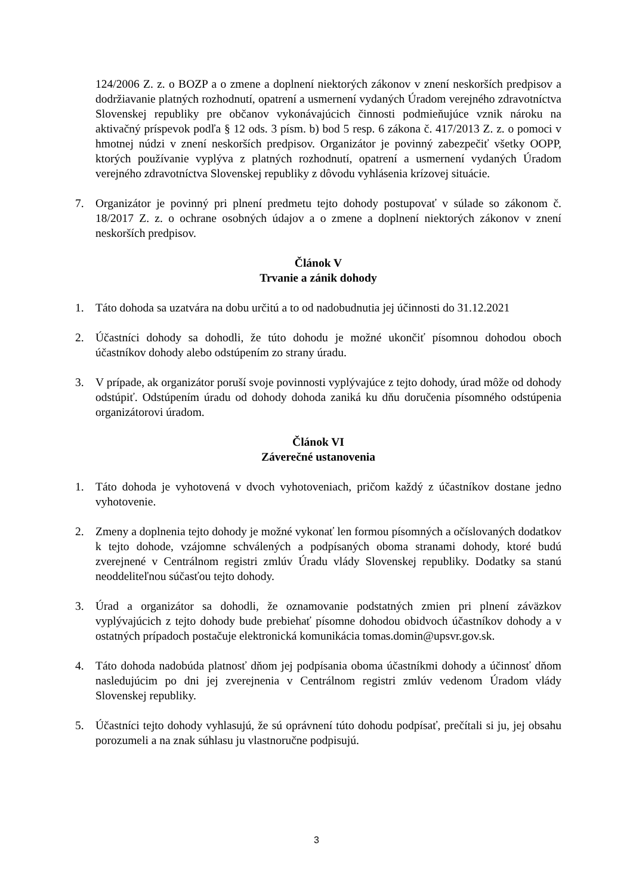124/2006 Z. z. o BOZP a o zmene a doplnení niektorých zákonov v znení neskorších predpisov a dodržiavanie platných rozhodnutí, opatrení a usmernení vydaných Úradom verejného zdravotníctva Slovenskej republiky pre občanov vykonávajúcich činnosti podmieňujúce vznik nároku na aktivačný príspevok podľa § 12 ods. 3 písm. b) bod 5 resp. 6 zákona č. 417/2013 Z. z. o pomoci v hmotnej núdzi v znení neskorších predpisov. Organizátor je povinný zabezpečiť všetky OOPP, ktorých používanie vyplýva z platných rozhodnutí, opatrení a usmernení vydaných Úradom verejného zdravotníctva Slovenskej republiky z dôvodu vyhlásenia krízovej situácie.
7. Organizátor je povinný pri plnení predmetu tejto dohody postupovať v súlade so zákonom č. 18/2017 Z. z. o ochrane osobných údajov a o zmene a doplnení niektorých zákonov v znení neskorších predpisov.
Článok V
Trvanie a zánik dohody
1. Táto dohoda sa uzatvára na dobu určitú a to od nadobudnutia jej účinnosti do 31.12.2021
2. Účastníci dohody sa dohodli, že túto dohodu je možné ukončiť písomnou dohodou oboch účastníkov dohody alebo odstúpením zo strany úradu.
3. V prípade, ak organizátor poruší svoje povinnosti vyplývajúce z tejto dohody, úrad môže od dohody odstúpiť. Odstúpením úradu od dohody dohoda zaniká ku dňu doručenia písomného odstúpenia organizátorovi úradom.
Článok VI
Záverečné ustanovenia
1. Táto dohoda je vyhotovená v dvoch vyhotoveniach, pričom každý z účastníkov dostane jedno vyhotovenie.
2. Zmeny a doplnenia tejto dohody je možné vykonať len formou písomných a očíslovaných dodatkov k tejto dohode, vzájomne schválených a podpísaných oboma stranami dohody, ktoré budú zverejnené v Centrálnom registri zmlúv Úradu vlády Slovenskej republiky. Dodatky sa stanú neoddeliteľnou súčasťou tejto dohody.
3. Úrad a organizátor sa dohodli, že oznamovanie podstatných zmien pri plnení záväzkov vyplývajúcich z tejto dohody bude prebiehať písomne dohodou obidvoch účastníkov dohody a v ostatných prípadoch postačuje elektronická komunikácia tomas.domin@upsvr.gov.sk.
4. Táto dohoda nadobúda platnosť dňom jej podpísania oboma účastníkmi dohody a účinnosť dňom nasledujúcim po dni jej zverejnenia v Centrálnom registri zmlúv vedenom Úradom vlády Slovenskej republiky.
5. Účastníci tejto dohody vyhlasujú, že sú oprávnení túto dohodu podpísať, prečítali si ju, jej obsahu porozumeli a na znak súhlasu ju vlastnoručne podpisujú.
3